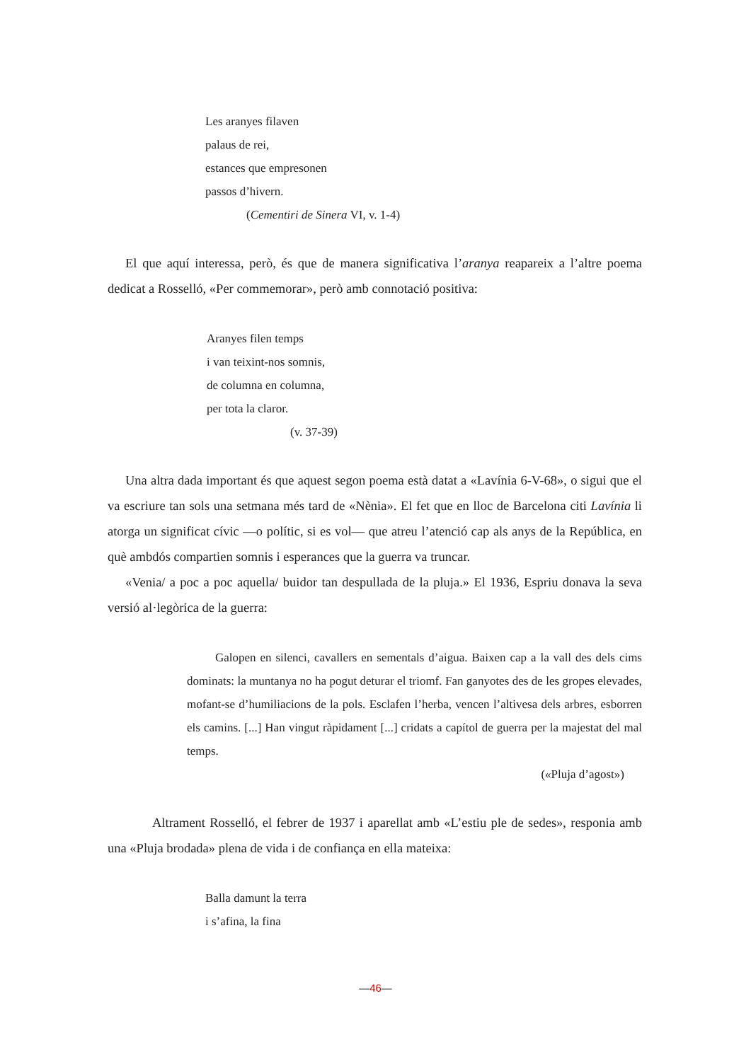Les aranyes filaven
palaus de rei,
estances que empresonen
passos d’hivern.
(Cementiri de Sinera VI, v. 1-4)
El que aquí interessa, però, és que de manera significativa l’aranya reapareix a l’altre poema dedicat a Rosselló, «Per commemorar», però amb connotació positiva:
Aranyes filen temps
i van teixint-nos somnis,
de columna en columna,
per tota la claror.
(v. 37-39)
Una altra dada important és que aquest segon poema està datat a «Lavínia 6-V-68», o sigui que el va escriure tan sols una setmana més tard de «Nènia». El fet que en lloc de Barcelona citi Lavínia li atorga un significat cívic —o polític, si es vol— que atreu l’atenció cap als anys de la República, en què ambdós compartien somnis i esperances que la guerra va truncar.
«Venia/ a poc a poc aquella/ buidor tan despullada de la pluja.» El 1936, Espriu donava la seva versió al·legòrica de la guerra:
Galopen en silenci, cavallers en sementals d’aigua. Baixen cap a la vall des dels cims dominats: la muntanya no ha pogut deturar el triomf. Fan ganyotes des de les gropes elevades, mofant-se d’humiliacions de la pols. Esclafen l’herba, vencen l’altivesa dels arbres, esborren els camins. [...] Han vingut ràpidament [...] cridats a capítol de guerra per la majestat del mal temps.
(«Pluja d’agost»)
Altrament Rosselló, el febrer de 1937 i aparellat amb «L’estiu ple de sedes», responia amb una «Pluja brodada» plena de vida i de confiança en ella mateixa:
Balla damunt la terra
i s’afina, la fina
—46—